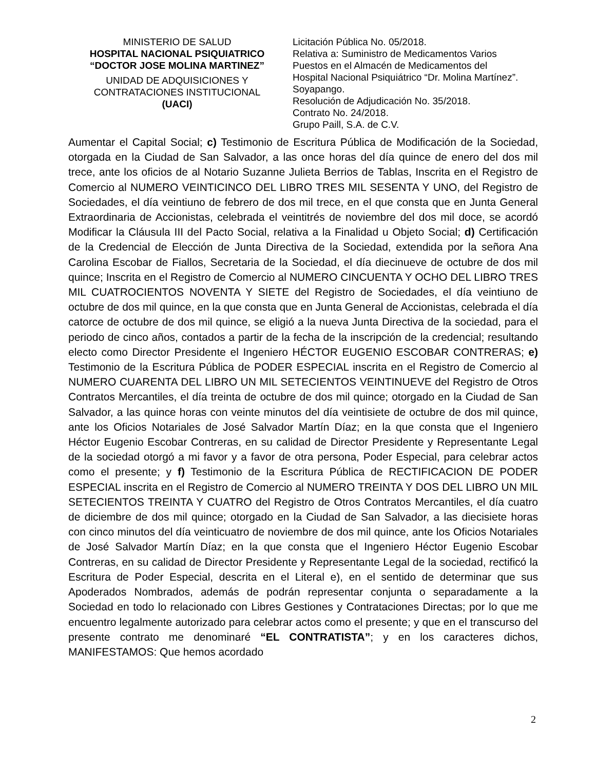MINISTERIO DE SALUD
HOSPITAL NACIONAL PSIQUIATRICO
“DOCTOR JOSE MOLINA MARTINEZ”
UNIDAD DE ADQUISICIONES Y
CONTRATACIONES INSTITUCIONAL
(UACI)
Licitación Pública No. 05/2018.
Relativa a: Suministro de Medicamentos Varios
Puestos en el Almacén de Medicamentos del
Hospital Nacional Psiquiátrico “Dr. Molina Martínez”.
Soyapango.
Resolución de Adjudicación No. 35/2018.
Contrato No. 24/2018.
Grupo Paill, S.A. de C.V.
Aumentar el Capital Social; c) Testimonio de Escritura Pública de Modificación de la Sociedad, otorgada en la Ciudad de San Salvador, a las once horas del día quince de enero del dos mil trece, ante los oficios de al Notario Suzanne Julieta Berrios de Tablas, Inscrita en el Registro de Comercio al NUMERO VEINTICINCO DEL LIBRO TRES MIL SESENTA Y UNO, del Registro de Sociedades, el día veintiuno de febrero de dos mil trece, en el que consta que en Junta General Extraordinaria de Accionistas, celebrada el veintitrés de noviembre del dos mil doce, se acordó Modificar la Cláusula III del Pacto Social, relativa a la Finalidad u Objeto Social; d) Certificación de la Credencial de Elección de Junta Directiva de la Sociedad, extendida por la señora Ana Carolina Escobar de Fiallos, Secretaria de la Sociedad, el día diecinueve de octubre de dos mil quince; Inscrita en el Registro de Comercio al NUMERO CINCUENTA Y OCHO DEL LIBRO TRES MIL CUATROCIENTOS NOVENTA Y SIETE del Registro de Sociedades, el día veintiuno de octubre de dos mil quince, en la que consta que en Junta General de Accionistas, celebrada el día catorce de octubre de dos mil quince, se eligió a la nueva Junta Directiva de la sociedad, para el periodo de cinco años, contados a partir de la fecha de la inscripción de la credencial; resultando electo como Director Presidente el Ingeniero HÉCTOR EUGENIO ESCOBAR CONTRERAS; e) Testimonio de la Escritura Pública de PODER ESPECIAL inscrita en el Registro de Comercio al NUMERO CUARENTA DEL LIBRO UN MIL SETECIENTOS VEINTINUEVE del Registro de Otros Contratos Mercantiles, el día treinta de octubre de dos mil quince; otorgado en la Ciudad de San Salvador, a las quince horas con veinte minutos del día veintisiete de octubre de dos mil quince, ante los Oficios Notariales de José Salvador Martín Díaz; en la que consta que el Ingeniero Héctor Eugenio Escobar Contreras, en su calidad de Director Presidente y Representante Legal de la sociedad otorgó a mi favor y a favor de otra persona, Poder Especial, para celebrar actos como el presente; y f) Testimonio de la Escritura Pública de RECTIFICACION DE PODER ESPECIAL inscrita en el Registro de Comercio al NUMERO TREINTA Y DOS DEL LIBRO UN MIL SETECIENTOS TREINTA Y CUATRO del Registro de Otros Contratos Mercantiles, el día cuatro de diciembre de dos mil quince; otorgado en la Ciudad de San Salvador, a las diecisiete horas con cinco minutos del día veinticuatro de noviembre de dos mil quince, ante los Oficios Notariales de José Salvador Martín Díaz; en la que consta que el Ingeniero Héctor Eugenio Escobar Contreras, en su calidad de Director Presidente y Representante Legal de la sociedad, rectificó la Escritura de Poder Especial, descrita en el Literal e), en el sentido de determinar que sus Apoderados Nombrados, además de podrán representar conjunta o separadamente a la Sociedad en todo lo relacionado con Libres Gestiones y Contrataciones Directas; por lo que me encuentro legalmente autorizado para celebrar actos como el presente; y que en el transcurso del presente contrato me denominaré “EL CONTRATISTA”; y en los caracteres dichos, MANIFESTAMOS: Que hemos acordado
2